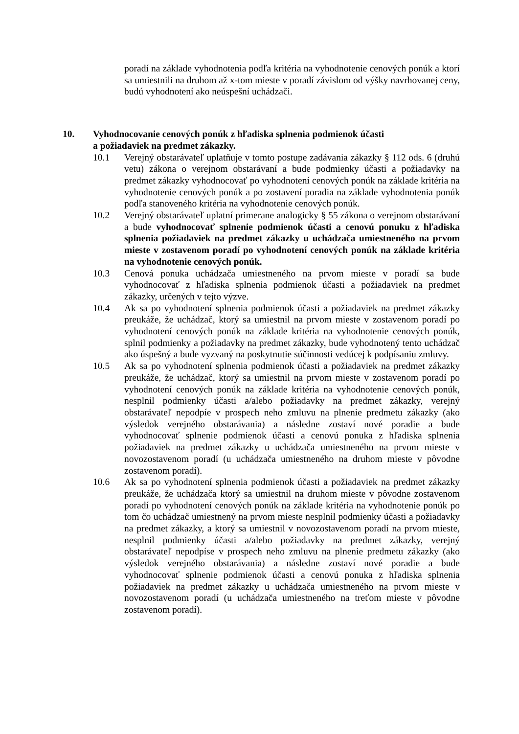poradí na základe vyhodnotenia podľa kritéria na vyhodnotenie cenových ponúk a ktorí sa umiestnili na druhom až x-tom mieste v poradí závislom od výšky navrhovanej ceny, budú vyhodnotení ako neúspešní uchádzači.
10. Vyhodnocovanie cenových ponúk z hľadiska splnenia podmienok účasti
a požiadaviek na predmet zákazky.
10.1 Verejný obstarávateľ uplatňuje v tomto postupe zadávania zákazky § 112 ods. 6 (druhú vetu) zákona o verejnom obstarávaní a bude podmienky účasti a požiadavky na predmet zákazky vyhodnocovať po vyhodnotení cenových ponúk na základe kritéria na vyhodnotenie cenových ponúk a po zostavení poradia na základe vyhodnotenia ponúk podľa stanoveného kritéria na vyhodnotenie cenových ponúk.
10.2 Verejný obstarávateľ uplatní primerane analogicky § 55 zákona o verejnom obstarávaní a bude vyhodnocovať splnenie podmienok účasti a cenovú ponuku z hľadiska splnenia požiadaviek na predmet zákazky u uchádzača umiestneného na prvom mieste v zostavenom poradí po vyhodnotení cenových ponúk na základe kritéria na vyhodnotenie cenových ponúk.
10.3 Cenová ponuka uchádzača umiestneného na prvom mieste v poradí sa bude vyhodnocovať z hľadiska splnenia podmienok účasti a požiadaviek na predmet zákazky, určených v tejto výzve.
10.4 Ak sa po vyhodnotení splnenia podmienok účasti a požiadaviek na predmet zákazky preukáže, že uchádzač, ktorý sa umiestnil na prvom mieste v zostavenom poradí po vyhodnotení cenových ponúk na základe kritéria na vyhodnotenie cenových ponúk, splnil podmienky a požiadavky na predmet zákazky, bude vyhodnotený tento uchádzač ako úspešný a bude vyzvaný na poskytnutie súčinnosti vedúcej k podpísaniu zmluvy.
10.5 Ak sa po vyhodnotení splnenia podmienok účasti a požiadaviek na predmet zákazky preukáže, že uchádzač, ktorý sa umiestnil na prvom mieste v zostavenom poradí po vyhodnotení cenových ponúk na základe kritéria na vyhodnotenie cenových ponúk, nesplnil podmienky účasti a/alebo požiadavky na predmet zákazky, verejný obstarávateľ nepodpíe v prospech neho zmluvu na plnenie predmetu zákazky (ako výsledok verejného obstarávania) a následne zostaví nové poradie a bude vyhodnocovať splnenie podmienok účasti a cenovú ponuka z hľadiska splnenia požiadaviek na predmet zákazky u uchádzača umiestneného na prvom mieste v novozostavenom poradí (u uchádzača umiestneného na druhom mieste v pôvodne zostavenom poradí).
10.6 Ak sa po vyhodnotení splnenia podmienok účasti a požiadaviek na predmet zákazky preukáže, že uchádzača ktorý sa umiestnil na druhom mieste v pôvodne zostavenom poradí po vyhodnotení cenových ponúk na základe kritéria na vyhodnotenie ponúk po tom čo uchádzač umiestnený na prvom mieste nesplnil podmienky účasti a požiadavky na predmet zákazky, a ktorý sa umiestnil v novozostavenom poradí na prvom mieste, nesplnil podmienky účasti a/alebo požiadavky na predmet zákazky, verejný obstarávateľ nepodpíse v prospech neho zmluvu na plnenie predmetu zákazky (ako výsledok verejného obstarávania) a následne zostaví nové poradie a bude vyhodnocovať splnenie podmienok účasti a cenovú ponuka z hľadiska splnenia požiadaviek na predmet zákazky u uchádzača umiestneného na prvom mieste v novozostavenom poradí (u uchádzača umiestneného na treťom mieste v pôvodne zostavenom poradí).